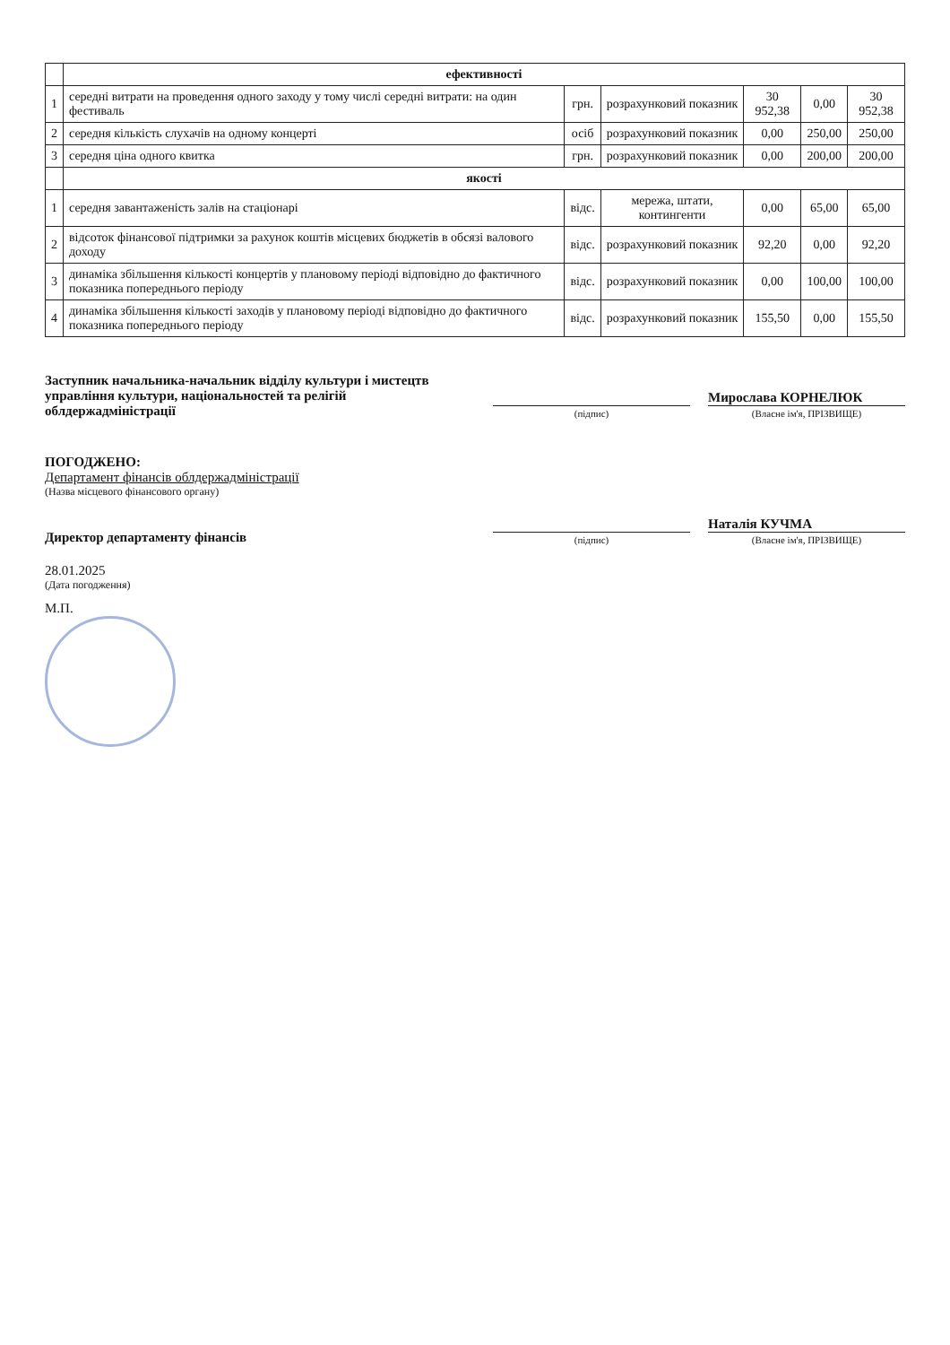| | ефективності | | | | | |
| 1 | середні витрати на проведення одного заходу у тому числі середні витрати: на один фестиваль | грн. | розрахунковий показник | 30 952,38 | 0,00 | 30 952,38 |
| 2 | середня кількість слухачів на одному концерті | осіб | розрахунковий показник | 0,00 | 250,00 | 250,00 |
| 3 | середня ціна одного квитка | грн. | розрахунковий показник | 0,00 | 200,00 | 200,00 |
| | якості | | | | | |
| 1 | середня завантаженість залів на стаціонарі | відс. | мережа, штати, контингенти | 0,00 | 65,00 | 65,00 |
| 2 | відсоток фінансової підтримки за рахунок коштів місцевих бюджетів в обсязі валового доходу | відс. | розрахунковий показник | 92,20 | 0,00 | 92,20 |
| 3 | динаміка збільшення кількості концертів у плановому періоді відповідно до фактичного показника попереднього періоду | відс. | розрахунковий показник | 0,00 | 100,00 | 100,00 |
| 4 | динаміка збільшення кількості заходів у плановому періоді відповідно до фактичного показника попереднього періоду | відс. | розрахунковий показник | 155,50 | 0,00 | 155,50 |
Заступник начальника-начальник відділу культури і мистецтв управління культури, національностей та релігій облдержадміністрації
(підпис)
Мирослава КОРНЕЛЮК
(Власне ім'я, ПРІЗВИЩЕ)
ПОГОДЖЕНО:
Департамент фінансів облдержадміністрації
(Назва місцевого фінансового органу)
Директор департаменту фінансів
(підпис)
Наталія КУЧМА
(Власне ім'я, ПРІЗВИЩЕ)
28.01.2025
(Дата погодження)
М.П.